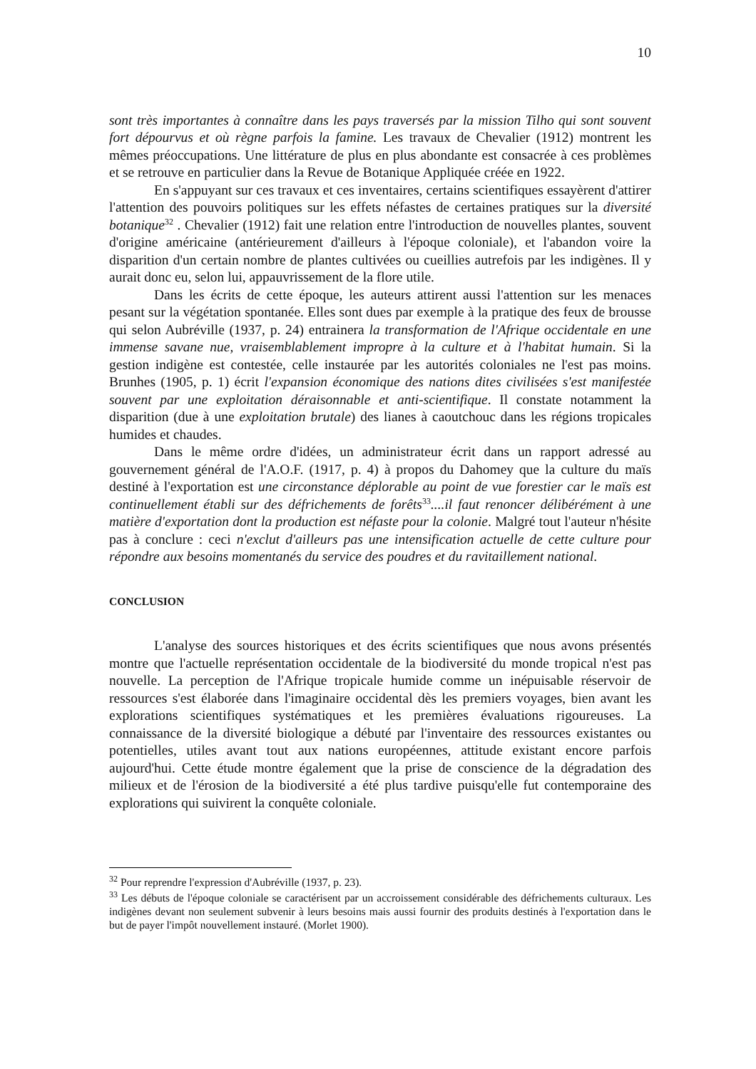10
sont très importantes à connaître dans les pays traversés par la mission Tilho qui sont souvent fort dépourvus et où règne parfois la famine. Les travaux de Chevalier (1912) montrent les mêmes préoccupations. Une littérature de plus en plus abondante est consacrée à ces problèmes et se retrouve en particulier dans la Revue de Botanique Appliquée créée en 1922.
En s'appuyant sur ces travaux et ces inventaires, certains scientifiques essayèrent d'attirer l'attention des pouvoirs politiques sur les effets néfastes de certaines pratiques sur la diversité botanique<sup>32</sup> . Chevalier (1912) fait une relation entre l'introduction de nouvelles plantes, souvent d'origine américaine (antérieurement d'ailleurs à l'époque coloniale), et l'abandon voire la disparition d'un certain nombre de plantes cultivées ou cueillies autrefois par les indigènes. Il y aurait donc eu, selon lui, appauvrissement de la flore utile.
Dans les écrits de cette époque, les auteurs attirent aussi l'attention sur les menaces pesant sur la végétation spontanée. Elles sont dues par exemple à la pratique des feux de brousse qui selon Aubréville (1937, p. 24) entrainera la transformation de l'Afrique occidentale en une immense savane nue, vraisemblablement impropre à la culture et à l'habitat humain. Si la gestion indigène est contestée, celle instaurée par les autorités coloniales ne l'est pas moins. Brunhes (1905, p. 1) écrit l'expansion économique des nations dites civilisées s'est manifestée souvent par une exploitation déraisonnable et anti-scientifique. Il constate notamment la disparition (due à une exploitation brutale) des lianes à caoutchouc dans les régions tropicales humides et chaudes.
Dans le même ordre d'idées, un administrateur écrit dans un rapport adressé au gouvernement général de l'A.O.F. (1917, p. 4) à propos du Dahomey que la culture du maïs destiné à l'exportation est une circonstance déplorable au point de vue forestier car le maïs est continuellement établi sur des défrichements de forêts<sup>33</sup>....il faut renoncer délibérément à une matière d'exportation dont la production est néfaste pour la colonie. Malgré tout l'auteur n'hésite pas à conclure : ceci n'exclut d'ailleurs pas une intensification actuelle de cette culture pour répondre aux besoins momentanés du service des poudres et du ravitaillement national.
CONCLUSION
L'analyse des sources historiques et des écrits scientifiques que nous avons présentés montre que l'actuelle représentation occidentale de la biodiversité du monde tropical n'est pas nouvelle. La perception de l'Afrique tropicale humide comme un inépuisable réservoir de ressources s'est élaborée dans l'imaginaire occidental dès les premiers voyages, bien avant les explorations scientifiques systématiques et les premières évaluations rigoureuses. La connaissance de la diversité biologique a débuté par l'inventaire des ressources existantes ou potentielles, utiles avant tout aux nations européennes, attitude existant encore parfois aujourd'hui. Cette étude montre également que la prise de conscience de la dégradation des milieux et de l'érosion de la biodiversité a été plus tardive puisqu'elle fut contemporaine des explorations qui suivirent la conquête coloniale.
<sup>32</sup> Pour reprendre l'expression d'Aubréville (1937, p. 23).
<sup>33</sup> Les débuts de l'époque coloniale se caractérisent par un accroissement considérable des défrichements culturaux. Les indigènes devant non seulement subvenir à leurs besoins mais aussi fournir des produits destinés à l'exportation dans le but de payer l'impôt nouvellement instauré. (Morlet 1900).